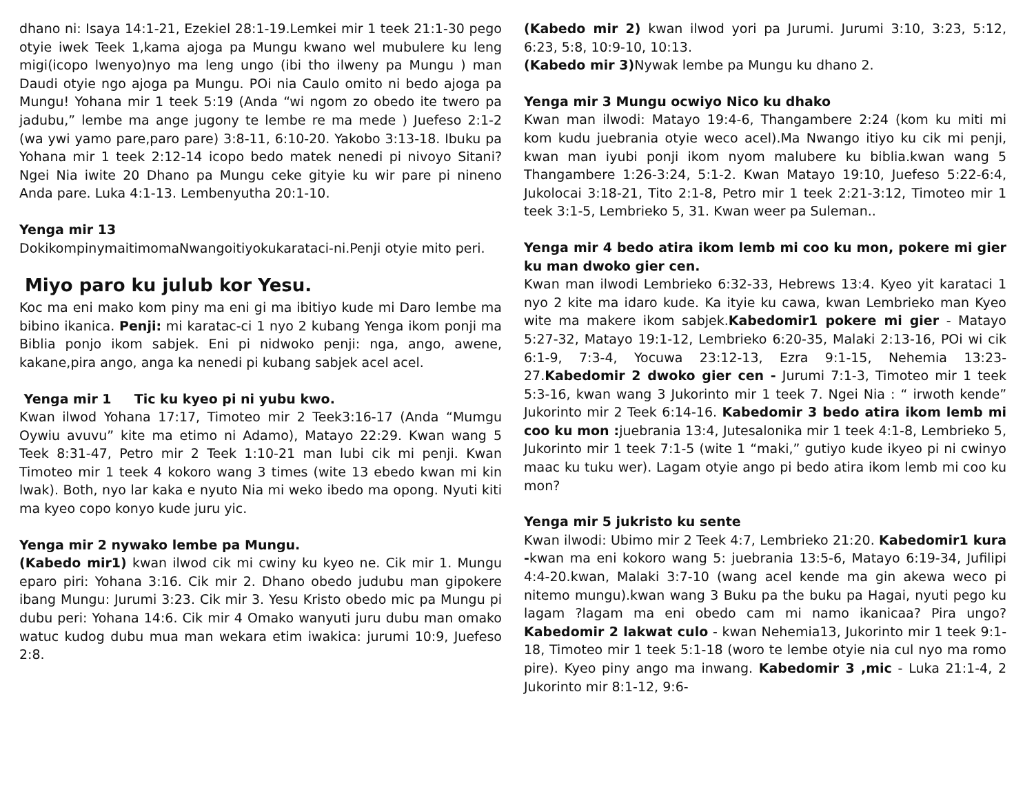dhano ni: Isaya 14:1-21, Ezekiel 28:1-19.Lemkei mir 1 teek 21:1-30 pego otyie iwek Teek 1,kama ajoga pa Mungu kwano wel mubulere ku leng migi(icopo lwenyo)nyo ma leng ungo (ibi tho ilweny pa Mungu ) man Daudi otyie ngo ajoga pa Mungu. POi nia Caulo omito ni bedo ajoga pa Mungu! Yohana mir 1 teek 5:19 (Anda “wi ngom zo obedo ite twero pa jadubu,” lembe ma ange jugony te lembe re ma mede ) Juefeso 2:1-2 (wa ywi yamo pare,paro pare) 3:8-11, 6:10-20. Yakobo 3:13-18. Ibuku pa Yohana mir 1 teek 2:12-14 icopo bedo matek nenedi pi nivoyo Sitani? Ngei Nia iwite 20 Dhano pa Mungu ceke gityie ku wir pare pi nineno Anda pare. Luka 4:1-13. Lembenyutha 20:1-10.
Yenga mir 13
DokikompinymaitimomaNwangoitiyokukarataci-ni.Penji otyie mito peri.
Miyo paro ku julub kor Yesu.
Koc ma eni mako kom piny ma eni gi ma ibitiyo kude mi Daro lembe ma bibino ikanica. Penji: mi karatac-ci 1 nyo 2 kubang Yenga ikom ponji ma Biblia ponjo ikom sabjek. Eni pi nidwoko penji: nga, ango, awene, kakane,pira ango, anga ka nenedi pi kubang sabjek acel acel.
Yenga mir 1 Tic ku kyeo pi ni yubu kwo.
Kwan ilwod Yohana 17:17, Timoteo mir 2 Teek3:16-17 (Anda “Mumgu Oywiu avuvu” kite ma etimo ni Adamo), Matayo 22:29. Kwan wang 5 Teek 8:31-47, Petro mir 2 Teek 1:10-21 man lubi cik mi penji. Kwan Timoteo mir 1 teek 4 kokoro wang 3 times (wite 13 ebedo kwan mi kin lwak). Both, nyo lar kaka e nyuto Nia mi weko ibedo ma opong. Nyuti kiti ma kyeo copo konyo kude juru yic.
Yenga mir 2 nywako lembe pa Mungu.
(Kabedo mir1) kwan ilwod cik mi cwiny ku kyeo ne. Cik mir 1. Mungu eparo piri: Yohana 3:16. Cik mir 2. Dhano obedo judubu man gipokere ibang Mungu: Jurumi 3:23. Cik mir 3. Yesu Kristo obedo mic pa Mungu pi dubu peri: Yohana 14:6. Cik mir 4 Omako wanyuti juru dubu man omako watuc kudog dubu mua man wekara etim iwakica: jurumi 10:9, Juefeso 2:8.
(Kabedo mir 2) kwan ilwod yori pa Jurumi. Jurumi 3:10, 3:23, 5:12, 6:23, 5:8, 10:9-10, 10:13.
(Kabedo mir 3) Nywak lembe pa Mungu ku dhano 2.
Yenga mir 3 Mungu ocwiyo Nico ku dhako
Kwan man ilwodi: Matayo 19:4-6, Thangambere 2:24 (kom ku miti mi kom kudu juebrania otyie weco acel).Ma Nwango itiyo ku cik mi penji, kwan man iyubi ponji ikom nyom malubere ku biblia.kwan wang 5 Thangambere 1:26-3:24, 5:1-2. Kwan Matayo 19:10, Juefeso 5:22-6:4, Jukolocai 3:18-21, Tito 2:1-8, Petro mir 1 teek 2:21-3:12, Timoteo mir 1 teek 3:1-5, Lembrieko 5, 31. Kwan weer pa Suleman..
Yenga mir 4 bedo atira ikom lemb mi coo ku mon, pokere mi gier ku man dwoko gier cen.
Kwan man ilwodi Lembrieko 6:32-33, Hebrews 13:4. Kyeo yit karataci 1 nyo 2 kite ma idaro kude. Ka ityie ku cawa, kwan Lembrieko man Kyeo wite ma makere ikom sabjek.Kabedomir1 pokere mi gier - Matayo 5:27-32, Matayo 19:1-12, Lembrieko 6:20-35, Malaki 2:13-16, POi wi cik 6:1-9, 7:3-4, Yocuwa 23:12-13, Ezra 9:1-15, Nehemia 13:23-27.Kabedomir 2 dwoko gier cen - Jurumi 7:1-3, Timoteo mir 1 teek 5:3-16, kwan wang 3 Jukorinto mir 1 teek 7. Ngei Nia : “ irwoth kende” Jukorinto mir 2 Teek 6:14-16. Kabedomir 3 bedo atira ikom lemb mi coo ku mon : juebrania 13:4, Jutesalonika mir 1 teek 4:1-8, Lembrieko 5, Jukorinto mir 1 teek 7:1-5 (wite 1 “maki,” gutiyo kude ikyeo pi ni cwinyo maac ku tuku wer). Lagam otyie ango pi bedo atira ikom lemb mi coo ku mon?
Yenga mir 5 jukristo ku sente
Kwan ilwodi: Ubimo mir 2 Teek 4:7, Lembrieko 21:20. Kabedomir1 kura -kwan ma eni kokoro wang 5: juebrania 13:5-6, Matayo 6:19-34, Jufilipi 4:4-20.kwan, Malaki 3:7-10 (wang acel kende ma gin akewa weco pi nitemo mungu).kwan wang 3 Buku pa the buku pa Hagai, nyuti pego ku lagam ?lagam ma eni obedo cam mi namo ikanicaa? Pira ungo? Kabedomir 2 lakwat culo - kwan Nehemia13, Jukorinto mir 1 teek 9:1-18, Timoteo mir 1 teek 5:1-18 (woro te lembe otyie nia cul nyo ma romo pire). Kyeo piny ango ma inwang. Kabedomir 3 ,mic - Luka 21:1-4, 2 Jukorinto mir 8:1-12, 9:6-